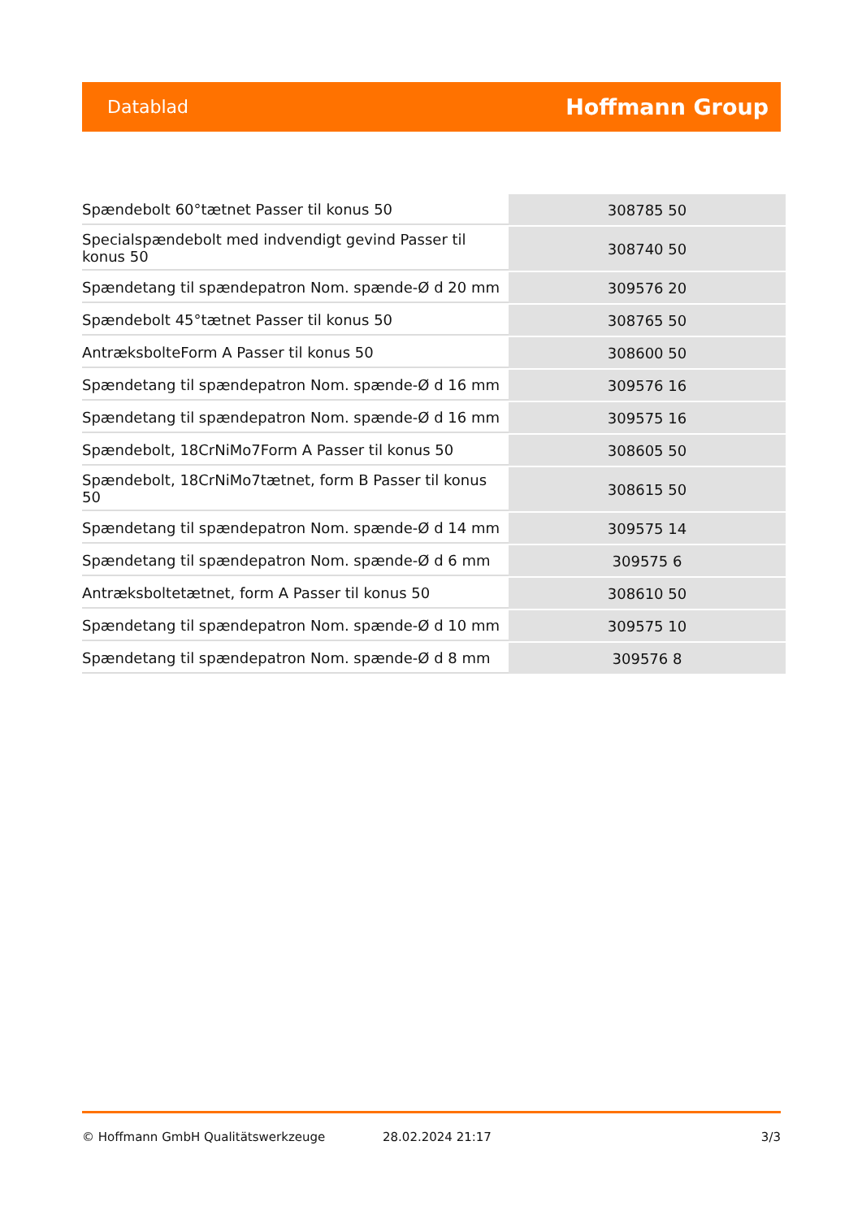Datablad Hoffmann Group
| Spændebolt 60°tætnet Passer til konus 50 | 308785 50 |
| Specialspændebolt med indvendigt gevind Passer til konus 50 | 308740 50 |
| Spændetang til spændepatron Nom. spænde-Ø d 20 mm | 309576 20 |
| Spændebolt 45°tætnet Passer til konus 50 | 308765 50 |
| AntræksbolteForm A Passer til konus 50 | 308600 50 |
| Spændetang til spændepatron Nom. spænde-Ø d 16 mm | 309576 16 |
| Spændetang til spændepatron Nom. spænde-Ø d 16 mm | 309575 16 |
| Spændebolt, 18CrNiMo7Form A Passer til konus 50 | 308605 50 |
| Spændebolt, 18CrNiMo7tætnet, form B Passer til konus 50 | 308615 50 |
| Spændetang til spændepatron Nom. spænde-Ø d 14 mm | 309575 14 |
| Spændetang til spændepatron Nom. spænde-Ø d 6 mm | 309575 6 |
| Antræksboltetætnet, form A Passer til konus 50 | 308610 50 |
| Spændetang til spændepatron Nom. spænde-Ø d 10 mm | 309575 10 |
| Spændetang til spændepatron Nom. spænde-Ø d 8 mm | 309576 8 |
© Hoffmann GmbH Qualitätswerkzeuge 28.02.2024 21:17 3/3